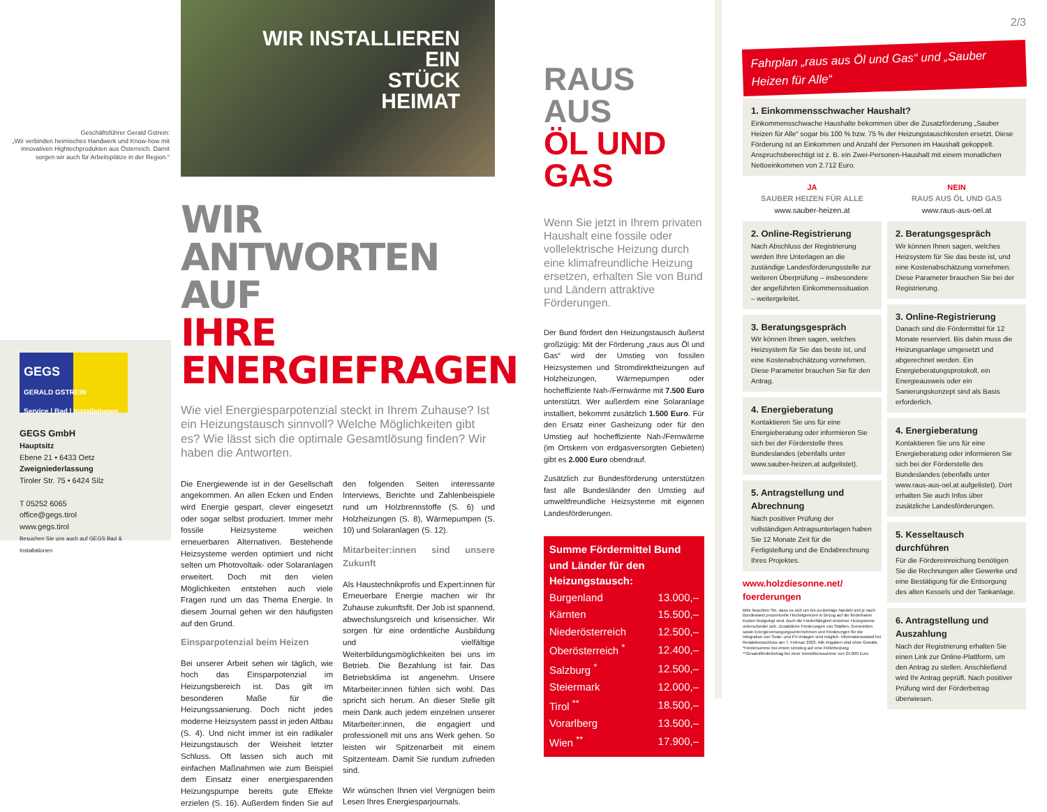Geschäftsführer Gerald Gstrein:
„Wir verbinden heimisches Handwerk und Know-how mit innovativen Hightechprodukten aus Österreich. Damit sorgen wir auch für Arbeitsplätze in der Region.“
GEGS
GERALD GSTREIN
Service | Bad | Installationen
GEGS GmbH
Hauptsitz
Ebene 21 • 6433 Oetz
Zweigniederlassung
Tiroler Str. 75 • 6424 Silz
T 05252 6065
office@gegs.tirol
www.gegs.tirol
Besuchen Sie uns auch auf GEGS Bad & Installationen
WIR INSTALLIEREN
EIN
STÜCK
HEIMAT
WIR ANTWORTEN AUF
IHRE ENERGIEFRAGEN
Wie viel Energiesparpotenzial steckt in Ihrem Zuhause? Ist ein Heizungstausch sinnvoll? Welche Möglichkeiten gibt es? Wie lässt sich die optimale Gesamtlösung finden? Wir haben die Antworten.
Die Energiewende ist in der Gesellschaft angekommen. An allen Ecken und Enden wird Energie gespart, clever eingesetzt oder sogar selbst produziert. Immer mehr fossile Heizsysteme weichen erneuerbaren Alternativen. Bestehende Heizsysteme werden optimiert und nicht selten um Photovoltaik- oder Solaranlagen erweitert. Doch mit den vielen Möglichkeiten entstehen auch viele Fragen rund um das Thema Energie. In diesem Journal gehen wir den häufigsten auf den Grund.
Einsparpotenzial beim Heizen
Bei unserer Arbeit sehen wir täglich, wie hoch das Einsparpotenzial im Heizungsbereich ist. Das gilt im besonderen Maße für die Heizungssanierung. Doch nicht jedes moderne Heizsystem passt in jeden Altbau (S. 4). Und nicht immer ist ein radikaler Heizungstausch der Weisheit letzter Schluss. Oft lassen sich auch mit einfachen Maßnahmen wie zum Beispiel dem Einsatz einer energiesparenden Heizungspumpe bereits gute Effekte erzielen (S. 16). Außerdem finden Sie auf den folgenden Seiten interessante Interviews, Berichte und Zahlenbeispiele rund um Holzbrennstoffe (S. 6) und Holzheizungen (S. 8), Wärmepumpen (S. 10) und Solaranlagen (S. 12).
Mitarbeiter:innen sind unsere Zukunft
Als Haustechnikprofis und Expert:innen für Erneuerbare Energie machen wir Ihr Zuhause zukunftsfit. Der Job ist spannend, abwechslungsreich und krisensicher. Wir sorgen für eine ordentliche Ausbildung und vielfältige Weiterbildungsmöglichkeiten bei uns im Betrieb. Die Bezahlung ist fair. Das Betriebsklima ist angenehm. Unsere Mitarbeiter:innen fühlen sich wohl. Das spricht sich herum. An dieser Stelle gilt mein Dank auch jedem einzelnen unserer Mitarbeiter:innen, die engagiert und professionell mit uns ans Werk gehen. So leisten wir Spitzenarbeit mit einem Spitzenteam. Damit Sie rundum zufrieden sind.
Wir wünschen Ihnen viel Vergnügen beim Lesen Ihres Energiesparjournals.
RAUS AUS
ÖL UND GAS
Wenn Sie jetzt in Ihrem privaten Haushalt eine fossile oder vollelektrische Heizung durch eine klimafreundliche Heizung ersetzen, erhalten Sie von Bund und Ländern attraktive Förderungen.
Der Bund fördert den Heizungstausch äußerst großzügig: Mit der Förderung „raus aus Öl und Gas“ wird der Umstieg von fossilen Heizsystemen und Stromdirektheizungen auf Holzheizungen, Wärmepumpen oder hocheffiziente Nah-/Fernwärme mit 7.500 Euro unterstützt. Wer außerdem eine Solaranlage installiert, bekommt zusätzlich 1.500 Euro. Für den Ersatz einer Gasheizung oder für den Umstieg auf hocheffiziente Nah-/Fernwärme (im Ortskern von erdgasversorgten Gebieten) gibt es 2.000 Euro obendrauf.
Zusätzlich zur Bundesförderung unterstützen fast alle Bundesländer den Umstieg auf umweltfreundliche Heizsysteme mit eigenen Landesförderungen.
Summe Fördermittel Bund und Länder für den Heizungstausch:
| Burgenland | 13.000,– |
| Kärnten | 15.500,– |
| Niederösterreich | 12.500,– |
| Oberösterreich <sup>*</sup> | 12.400,– |
| Salzburg <sup>*</sup> | 12.500,– |
| Steiermark | 12.000,– |
| Tirol <sup>**</sup> | 18.500,– |
| Vorarlberg | 13.500,– |
| Wien <sup>**</sup> | 17.900,– |
2/3
Fahrplan „raus aus Öl und Gas“ und „Sauber Heizen für Alle“
1. Einkommensschwacher Haushalt?
Einkommensschwache Haushalte bekommen über die Zusatzförderung „Sauber Heizen für Alle“ sogar bis 100 % bzw. 75 % der Heizungstauschkosten ersetzt. Diese Förderung ist an Einkommen und Anzahl der Personen im Haushalt gekoppelt. Anspruchsberechtigt ist z. B. ein Zwei-Personen-Haushalt mit einem monatlichen Nettoeinkommen von 2.712 Euro.
JA
SAUBER HEIZEN FÜR ALLE
www.sauber-heizen.at
NEIN
RAUS AUS ÖL UND GAS
www.raus-aus-oel.at
2. Online-Registrierung
Nach Abschluss der Registrierung werden Ihre Unterlagen an die zuständige Landesförderungsstelle zur weiteren Überprüfung – insbesondere der angeführten Einkommenssituation – weitergeleitet.
3. Beratungsgespräch
Wir können Ihnen sagen, welches Heizsystem für Sie das beste ist, und eine Kostenabschätzung vornehmen. Diese Parameter brauchen Sie für den Antrag.
4. Energieberatung
Kontaktieren Sie uns für eine Energieberatung oder informieren Sie sich bei der Förderstelle Ihres Bundeslandes (ebenfalls unter www.sauber-heizen.at aufgelistet).
5. Antragstellung und Abrechnung
Nach positiver Prüfung der vollständigen Antragsunterlagen haben Sie 12 Monate Zeit für die Fertigstellung und die Endabrechnung Ihres Projektes.
www.holzdiesonne.net/ foerderungen
Bitte beachten Sie, dass es sich um bis-zu-Beträge handelt und je nach Bundesland prozentuelle Höchstgrenzen in Bezug auf die förderbaren Kosten festgelegt sind. Auch die Förderfähigkeit einzelner Heizsysteme unterscheidet sich. Zusätzliche Förderungen von Städten, Gemeinden sowie Energieversorgungsunternehmen und Förderungen für die Integration von Solar- und PV-Anlagen sind möglich. Informationsstand bei Redaktionsschluss am 7. Februar 2023. Alle Angaben sind ohne Gewähr. *Fördersumme bei einem Umstieg auf eine Pelletheizung **Gesamtförderbetrag bei einer Investitionssumme von 24.000 Euro
2. Beratungsgespräch
Wir können Ihnen sagen, welches Heizsystem für Sie das beste ist, und eine Kostenabschätzung vornehmen. Diese Parameter brauchen Sie bei der Registrierung.
3. Online-Registrierung
Danach sind die Fördermittel für 12 Monate reserviert. Bis dahin muss die Heizungsanlage umgesetzt und abgerechnet werden. Ein Energieberatungsprotokoll, ein Energieausweis oder ein Sanierungskonzept sind als Basis erforderlich.
4. Energieberatung
Kontaktieren Sie uns für eine Energieberatung oder informieren Sie sich bei der Förderstelle des Bundeslandes (ebenfalls unter www.raus-aus-oel.at aufgelistet). Dort erhalten Sie auch Infos über zusätzliche Landesförderungen.
5. Kesseltausch durchführen
Für die Fördereinreichung benötigen Sie die Rechnungen aller Gewerke und eine Bestätigung für die Entsorgung des alten Kessels und der Tankanlage.
6. Antragstellung und Auszahlung
Nach der Registrierung erhalten Sie einen Link zur Online-Plattform, um den Antrag zu stellen. Anschließend wird Ihr Antrag geprüft. Nach positiver Prüfung wird der Förderbetrag überwiesen.